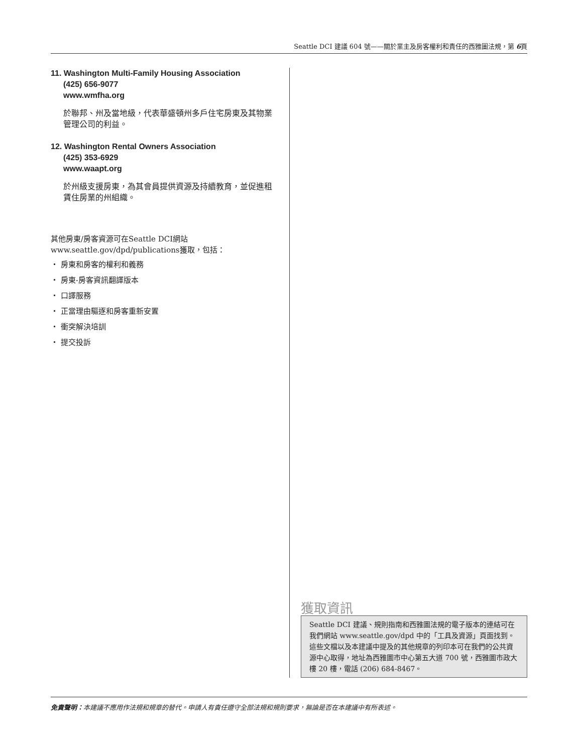Seattle DCI 建議 604 號——關於業主及房客權利和責任的西雅圖法規，第 6頁
11. Washington Multi-Family Housing Association
(425) 656-9077
www.wmfha.org
於聯邦、州及當地級，代表華盛頓州多戶住宅房東及其物業管理公司的利益。
12. Washington Rental Owners Association
(425) 353-6929
www.waapt.org
於州級支援房東，為其會員提供資源及持續教育，並促進租賃住房業的州組織。
其他房東/房客資源可在Seattle DCI網站www.seattle.gov/dpd/publications獲取，包括：
・ 房東和房客的權利和義務
・ 房東-房客資訊翻譯版本
・ 口譯服務
・ 正當理由驅逐和房客重新安置
・ 衝突解決培訓
・ 提交投訴
獲取資訊
Seattle DCI 建議、規則指南和西雅圖法規的電子版本的連結可在我們網站 www.seattle.gov/dpd 中的「工具及資源」頁面找到。這些文檔以及本建議中提及的其他規章的列印本可在我們的公共資源中心取得，地址為西雅圖市中心第五大道 700 號，西雅圖市政大樓 20 樓，電話 (206) 684-8467。
免責聲明：本建議不應用作法規和規章的替代。申請人有責任遵守全部法規和規則要求，無論是否在本建議中有所表述。